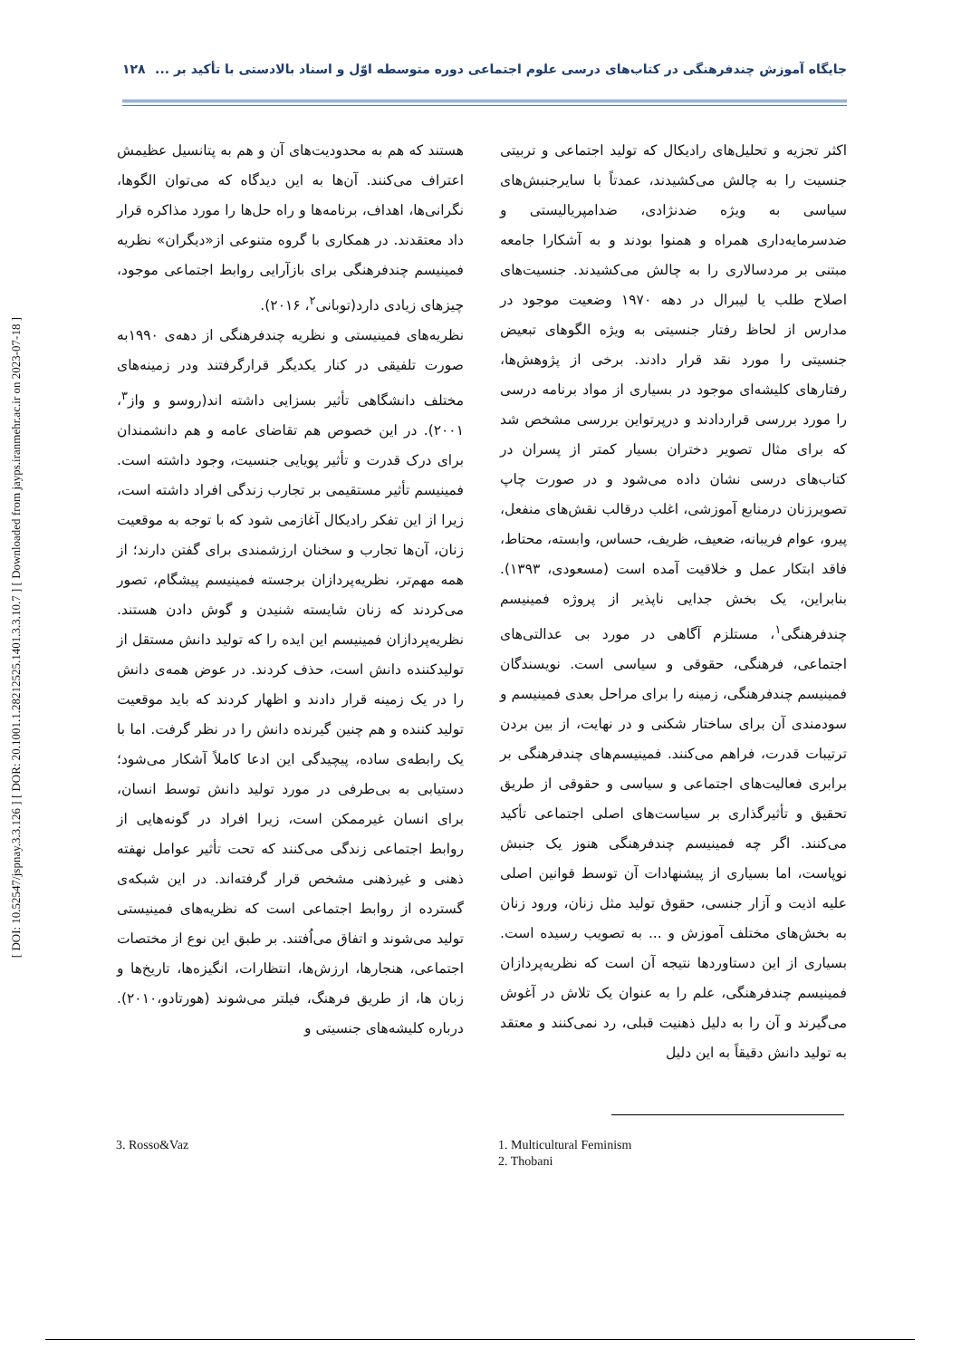جایگاه آموزش چندفرهنگی در کتاب‌های درسی علوم اجتماعی دوره متوسطه اوّل و اسناد بالادستی با تأکید بر ... ۱۲۸
اکثر تجزیه و تحلیل‌های رادیکال که تولید اجتماعی و تربیتی جنسیت را به چالش می‌کشیدند، عمدتاً با سایرجنبش‌های سیاسی به ویژه ضدنژادی، ضدامپریالیستی و ضدسرمایه‌داری همراه و همنوا بودند و به آشکارا جامعه مبتنی بر مردسالاری را به چالش می‌کشیدند. جنسیت‌های اصلاح طلب یا لیبرال در دهه ۱۹۷۰ وضعیت موجود در مدارس از لحاظ رفتار جنسیتی به ویژه الگوهای تبعیض جنسیتی را مورد نقد قرار دادند. برخی از پژوهش‌ها، رفتارهای کلیشه‌ای موجود در بسیاری از مواد برنامه درسی را مورد بررسی قراردادند و درپرتواین بررسی مشخص شد که برای مثال تصویر دختران بسیار کمتر از پسران در کتاب‌های درسی نشان داده می‌شود و در صورت چاپ تصویرزنان درمنابع آموزشی، اغلب درقالب نقش‌های منفعل، پیرو، عوام فریبانه، ضعیف، ظریف، حساس، وابسته، محتاط، فاقد ابتکار عمل و خلاقیت آمده است (مسعودی، ۱۳۹۳). بنابراین، یک بخش جدایی ناپذیر از پروژه فمینیسم چندفرهنگی<sup>۱</sup>، مستلزم آگاهی در مورد بی عدالتی‌های اجتماعی، فرهنگی، حقوقی و سیاسی است. نویسندگان فمینیسم چندفرهنگی، زمینه را برای مراحل بعدی فمینیسم و سودمندی آن برای ساختار شکنی و در نهایت، از بین بردن ترتیبات قدرت، فراهم می‌کنند. فمینیسم‌های چندفرهنگی بر برابری فعالیت‌های اجتماعی و سیاسی و حقوقی از طریق تحقیق و تأثیرگذاری بر سیاست‌های اصلی اجتماعی تأکید می‌کنند. اگر چه فمینیسم چندفرهنگی هنوز یک جنبش نوپاست، اما بسیاری از پیشنهادات آن توسط قوانین اصلی علیه اذیت و آزار جنسی، حقوق تولید مثل زنان، ورود زنان به بخش‌های مختلف آموزش و ... به تصویب رسیده است. بسیاری از این دستاوردها نتیجه آن است که نظریه‌پردازان فمینیسم چندفرهنگی، علم را به عنوان یک تلاش در آغوش می‌گیرند و آن را به دلیل ذهنیت قبلی، رد نمی‌کنند و معتقد به تولید دانش دقیقاً به این دلیل
هستند که هم به محدودیت‌های آن و هم به پتانسیل عظیمش اعتراف می‌کنند. آن‌ها به این دیدگاه که می‌توان الگوها، نگرانی‌ها، اهداف، برنامه‌ها و راه حل‌ها را مورد مذاکره قرار داد معتقدند. در همکاری با گروه متنوعی از«دیگران» نظریه فمینیسم چندفرهنگی برای بازآرایی روابط اجتماعی موجود، چیزهای زیادی دارد(توبانی<sup>۲</sup>، ۲۰۱۶).
نظریه‌های فمینیستی و نظریه چندفرهنگی از دهه‌ی ۱۹۹۰به صورت تلفیقی در کنار یکدیگر قرارگرفتند ودر زمینه‌های مختلف دانشگاهی تأثیر بسزایی داشته اند(روسو و واز<sup>۳</sup>، ۲۰۰۱). در این خصوص هم تقاضای عامه و هم دانشمندان برای درک قدرت و تأثیر پویایی جنسیت، وجود داشته است. فمینیسم تأثیر مستقیمی بر تجارب زندگی افراد داشته است، زیرا از این تفکر رادیکال آغازمی شود که با توجه به موقعیت زنان، آن‌ها تجارب و سخنان ارزشمندی برای گفتن دارند؛ از همه مهم‌تر، نظریه‌پردازان برجسته فمینیسم پیشگام، تصور می‌کردند که زنان شایسته شنیدن و گوش دادن هستند. نظریه‌پردازان فمینیسم این ایده را که تولید دانش مستقل از تولیدکننده دانش است، حذف کردند. در عوض همه‌ی دانش را در یک زمینه قرار دادند و اظهار کردند که باید موقعیت تولید کننده و هم چنین گیرنده دانش را در نظر گرفت. اما با یک رابطه‌ی ساده، پیچیدگی این ادعا کاملاً آشکار می‌شود؛ دستیابی به بی‌طرفی در مورد تولید دانش توسط انسان، برای انسان غیرممکن است، زیرا افراد در گونه‌هایی از روابط اجتماعی زندگی می‌کنند که تحت تأثیر عوامل نهفته ذهنی و غیرذهنی مشخص قرار گرفته‌اند. در این شبکه‌ی گسترده از روابط اجتماعی است که نظریه‌های فمینیستی تولید می‌شوند و اتفاق می‌اُفتند. بر طبق این نوع از مختصات اجتماعی، هنجارها، ارزش‌ها، انتظارات، انگیزه‌ها، تاریخ‌ها و زبان ها، از طریق فرهنگ، فیلتر می‌شوند (هورتادو،۲۰۱۰). درباره کلیشه‌های جنسیتی و
1. Multicultural Feminism
2. Thobani
3. Rosso&Vaz
[ DOI: 10.52547/jspnay.3.3.126 ] [ DOR: 20.1001.1.28212525.1401.3.3.10.7 ] [ Downloaded from jayps.iranmehr.ac.ir on 2023-07-18 ]